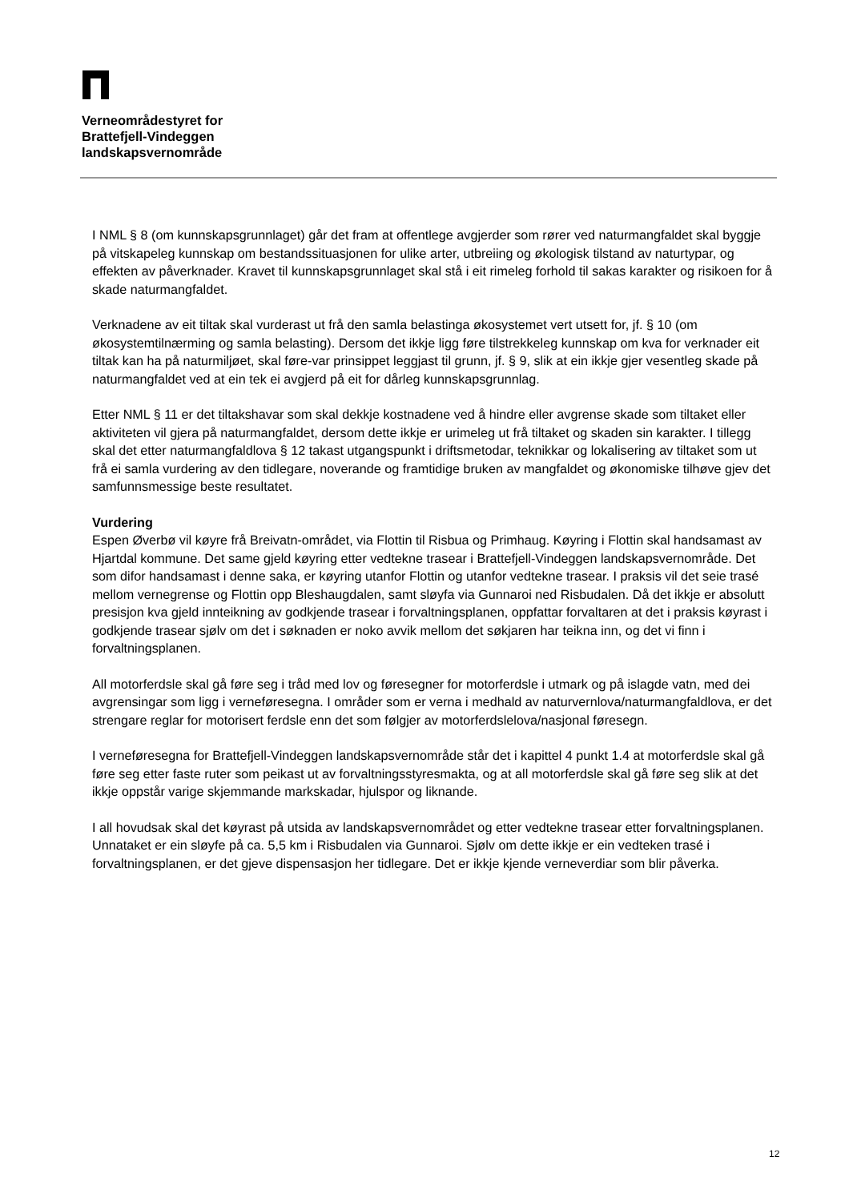Verneområdestyret for
Brattefjell-Vindeggen
landskapsvernområde
I NML § 8 (om kunnskapsgrunnlaget) går det fram at offentlege avgjerder som rører ved naturmangfaldet skal byggje på vitskapeleg kunnskap om bestandssituasjonen for ulike arter, utbreiing og økologisk tilstand av naturtypar, og effekten av påverknader. Kravet til kunnskapsgrunnlaget skal stå i eit rimeleg forhold til sakas karakter og risikoen for å skade naturmangfaldet.
Verknadene av eit tiltak skal vurderast ut frå den samla belastinga økosystemet vert utsett for, jf. § 10 (om økosystemtilnærming og samla belasting). Dersom det ikkje ligg føre tilstrekkeleg kunnskap om kva for verknader eit tiltak kan ha på naturmiljøet, skal føre-var prinsippet leggjast til grunn, jf. § 9, slik at ein ikkje gjer vesentleg skade på naturmangfaldet ved at ein tek ei avgjerd på eit for dårleg kunnskapsgrunnlag.
Etter NML § 11 er det tiltakshavar som skal dekkje kostnadene ved å hindre eller avgrense skade som tiltaket eller aktiviteten vil gjera på naturmangfaldet, dersom dette ikkje er urimeleg ut frå tiltaket og skaden sin karakter. I tillegg skal det etter naturmangfaldlova § 12 takast utgangspunkt i driftsmetodar, teknikkar og lokalisering av tiltaket som ut frå ei samla vurdering av den tidlegare, noverande og framtidige bruken av mangfaldet og økonomiske tilhøve gjev det samfunnsmessige beste resultatet.
Vurdering
Espen Øverbø vil køyre frå Breivatn-området, via Flottin til Risbua og Primhaug. Køyring i Flottin skal handsamast av Hjartdal kommune. Det same gjeld køyring etter vedtekne trasear i Brattefjell-Vindeggen landskapsvernområde. Det som difor handsamast i denne saka, er køyring utanfor Flottin og utanfor vedtekne trasear. I praksis vil det seie trasé mellom vernegrense og Flottin opp Bleshaugdalen, samt sløyfa via Gunnaroi ned Risbudalen. Då det ikkje er absolutt presisjon kva gjeld innteikning av godkjende trasear i forvaltningsplanen, oppfattar forvaltaren at det i praksis køyrast i godkjende trasear sjølv om det i søknaden er noko avvik mellom det søkjaren har teikna inn, og det vi finn i forvaltningsplanen.
All motorferdsle skal gå føre seg i tråd med lov og føresegner for motorferdsle i utmark og på islagde vatn, med dei avgrensingar som ligg i verneføresegna. I områder som er verna i medhald av naturvernlova/naturmangfaldlova, er det strengare reglar for motorisert ferdsle enn det som følgjer av motorferdslelova/nasjonal føresegn.
I verneføresegna for Brattefjell-Vindeggen landskapsvernområde står det i kapittel 4 punkt 1.4 at motorferdsle skal gå føre seg etter faste ruter som peikast ut av forvaltningsstyresmakta, og at all motorferdsle skal gå føre seg slik at det ikkje oppstår varige skjemmande markskadar, hjulspor og liknande.
I all hovudsak skal det køyrast på utsida av landskapsvernområdet og etter vedtekne trasear etter forvaltningsplanen. Unnataket er ein sløyfe på ca. 5,5 km i Risbudalen via Gunnaroi. Sjølv om dette ikkje er ein vedteken trasé i forvaltningsplanen, er det gjeve dispensasjon her tidlegare. Det er ikkje kjende verneverdiar som blir påverka.
12